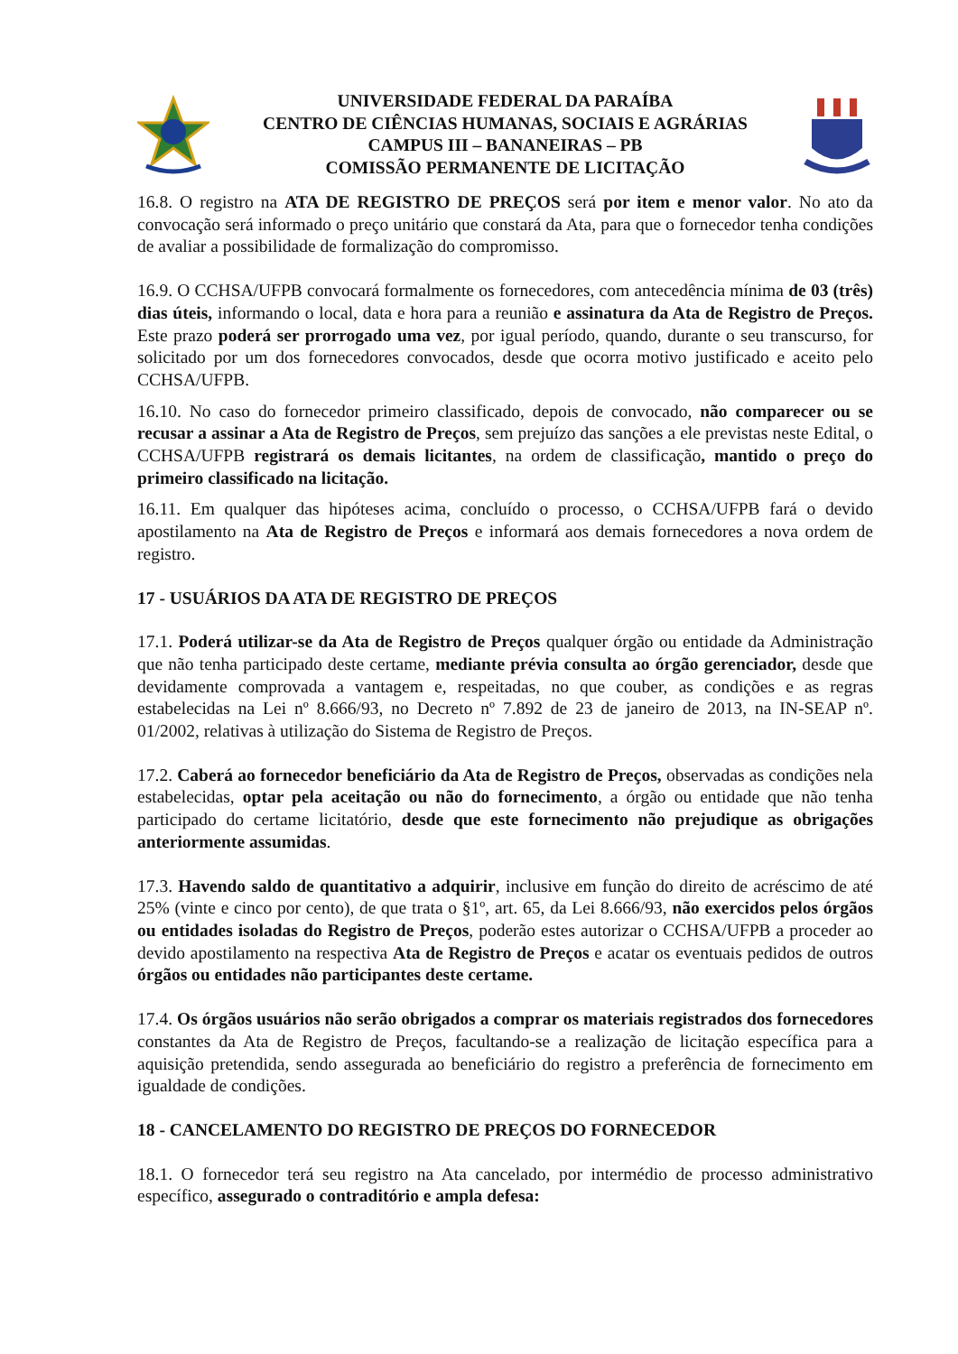UNIVERSIDADE FEDERAL DA PARAÍBA
CENTRO DE CIÊNCIAS HUMANAS, SOCIAIS E AGRÁRIAS
CAMPUS III – BANANEIRAS – PB
COMISSÃO PERMANENTE DE LICITAÇÃO
16.8. O registro na ATA DE REGISTRO DE PREÇOS será por item e menor valor. No ato da convocação será informado o preço unitário que constará da Ata, para que o fornecedor tenha condições de avaliar a possibilidade de formalização do compromisso.
16.9. O CCHSA/UFPB convocará formalmente os fornecedores, com antecedência mínima de 03 (três) dias úteis, informando o local, data e hora para a reunião e assinatura da Ata de Registro de Preços. Este prazo poderá ser prorrogado uma vez, por igual período, quando, durante o seu transcurso, for solicitado por um dos fornecedores convocados, desde que ocorra motivo justificado e aceito pelo CCHSA/UFPB.
16.10. No caso do fornecedor primeiro classificado, depois de convocado, não comparecer ou se recusar a assinar a Ata de Registro de Preços, sem prejuízo das sanções a ele previstas neste Edital, o CCHSA/UFPB registrará os demais licitantes, na ordem de classificação, mantido o preço do primeiro classificado na licitação.
16.11. Em qualquer das hipóteses acima, concluído o processo, o CCHSA/UFPB fará o devido apostilamento na Ata de Registro de Preços e informará aos demais fornecedores a nova ordem de registro.
17 - USUÁRIOS DA ATA DE REGISTRO DE PREÇOS
17.1. Poderá utilizar-se da Ata de Registro de Preços qualquer órgão ou entidade da Administração que não tenha participado deste certame, mediante prévia consulta ao órgão gerenciador, desde que devidamente comprovada a vantagem e, respeitadas, no que couber, as condições e as regras estabelecidas na Lei nº 8.666/93, no Decreto nº 7.892 de 23 de janeiro de 2013, na IN-SEAP nº. 01/2002, relativas à utilização do Sistema de Registro de Preços.
17.2. Caberá ao fornecedor beneficiário da Ata de Registro de Preços, observadas as condições nela estabelecidas, optar pela aceitação ou não do fornecimento, a órgão ou entidade que não tenha participado do certame licitatório, desde que este fornecimento não prejudique as obrigações anteriormente assumidas.
17.3. Havendo saldo de quantitativo a adquirir, inclusive em função do direito de acréscimo de até 25% (vinte e cinco por cento), de que trata o §1º, art. 65, da Lei 8.666/93, não exercidos pelos órgãos ou entidades isoladas do Registro de Preços, poderão estes autorizar o CCHSA/UFPB a proceder ao devido apostilamento na respectiva Ata de Registro de Preços e acatar os eventuais pedidos de outros órgãos ou entidades não participantes deste certame.
17.4. Os órgãos usuários não serão obrigados a comprar os materiais registrados dos fornecedores constantes da Ata de Registro de Preços, facultando-se a realização de licitação específica para a aquisição pretendida, sendo assegurada ao beneficiário do registro a preferência de fornecimento em igualdade de condições.
18 - CANCELAMENTO DO REGISTRO DE PREÇOS DO FORNECEDOR
18.1. O fornecedor terá seu registro na Ata cancelado, por intermédio de processo administrativo específico, assegurado o contraditório e ampla defesa: